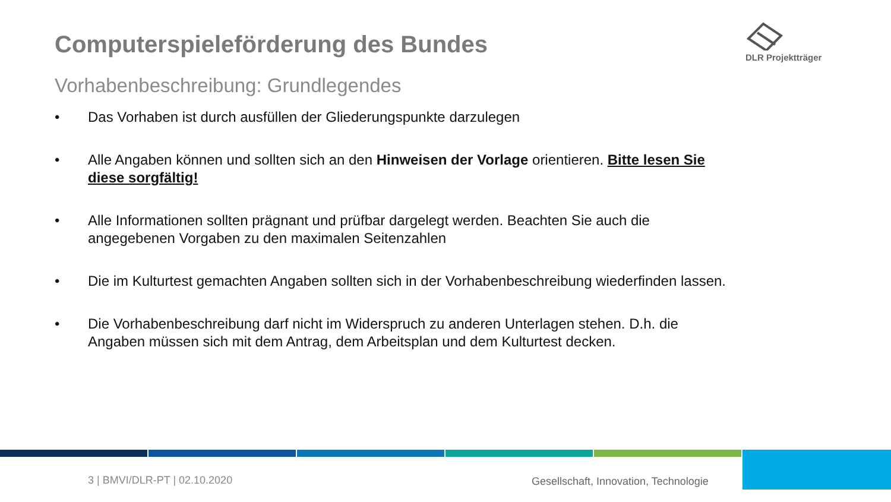Computerspieleförderung des Bundes
DLR Projektträger
Vorhabenbeschreibung: Grundlegendes
• Das Vorhaben ist durch ausfüllen der Gliederungspunkte darzulegen
• Alle Angaben können und sollten sich an den Hinweisen der Vorlage orientieren. Bitte lesen Sie diese sorgfältig!
• Alle Informationen sollten prägnant und prüfbar dargelegt werden. Beachten Sie auch die angegebenen Vorgaben zu den maximalen Seitenzahlen
• Die im Kulturtest gemachten Angaben sollten sich in der Vorhabenbeschreibung wiederfinden lassen.
• Die Vorhabenbeschreibung darf nicht im Widerspruch zu anderen Unterlagen stehen. D.h. die Angaben müssen sich mit dem Antrag, dem Arbeitsplan und dem Kulturtest decken.
3 | BMVI/DLR-PT | 02.10.2020
Gesellschaft, Innovation, Technologie